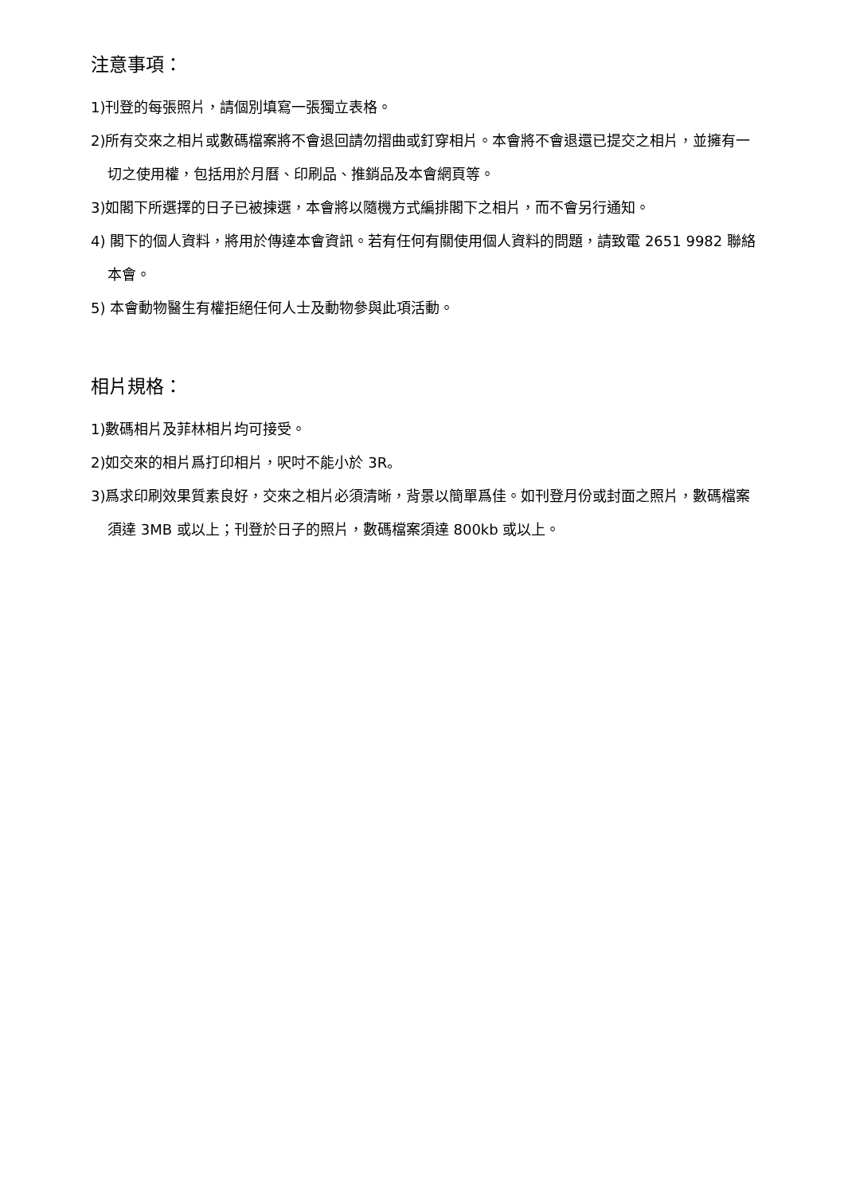注意事項：
1)刊登的每張照片，請個別填寫一張獨立表格。
2)所有交來之相片或數碼檔案將不會退回請勿摺曲或釘穿相片。本會將不會退還已提交之相片，並擁有一切之使用權，包括用於月曆、印刷品、推銷品及本會網頁等。
3)如閣下所選擇的日子已被揀選，本會將以隨機方式編排閣下之相片，而不會另行通知。
4) 閣下的個人資料，將用於傳達本會資訊。若有任何有關使用個人資料的問題，請致電 2651 9982 聯絡本會。
5) 本會動物醫生有權拒絕任何人士及動物參與此項活動。
相片規格：
1)數碼相片及菲林相片均可接受。
2)如交來的相片爲打印相片，呎吋不能小於 3R。
3)爲求印刷效果質素良好，交來之相片必須清晰，背景以簡單爲佳。如刊登月份或封面之照片，數碼檔案須達 3MB 或以上；刊登於日子的照片，數碼檔案須達 800kb 或以上。